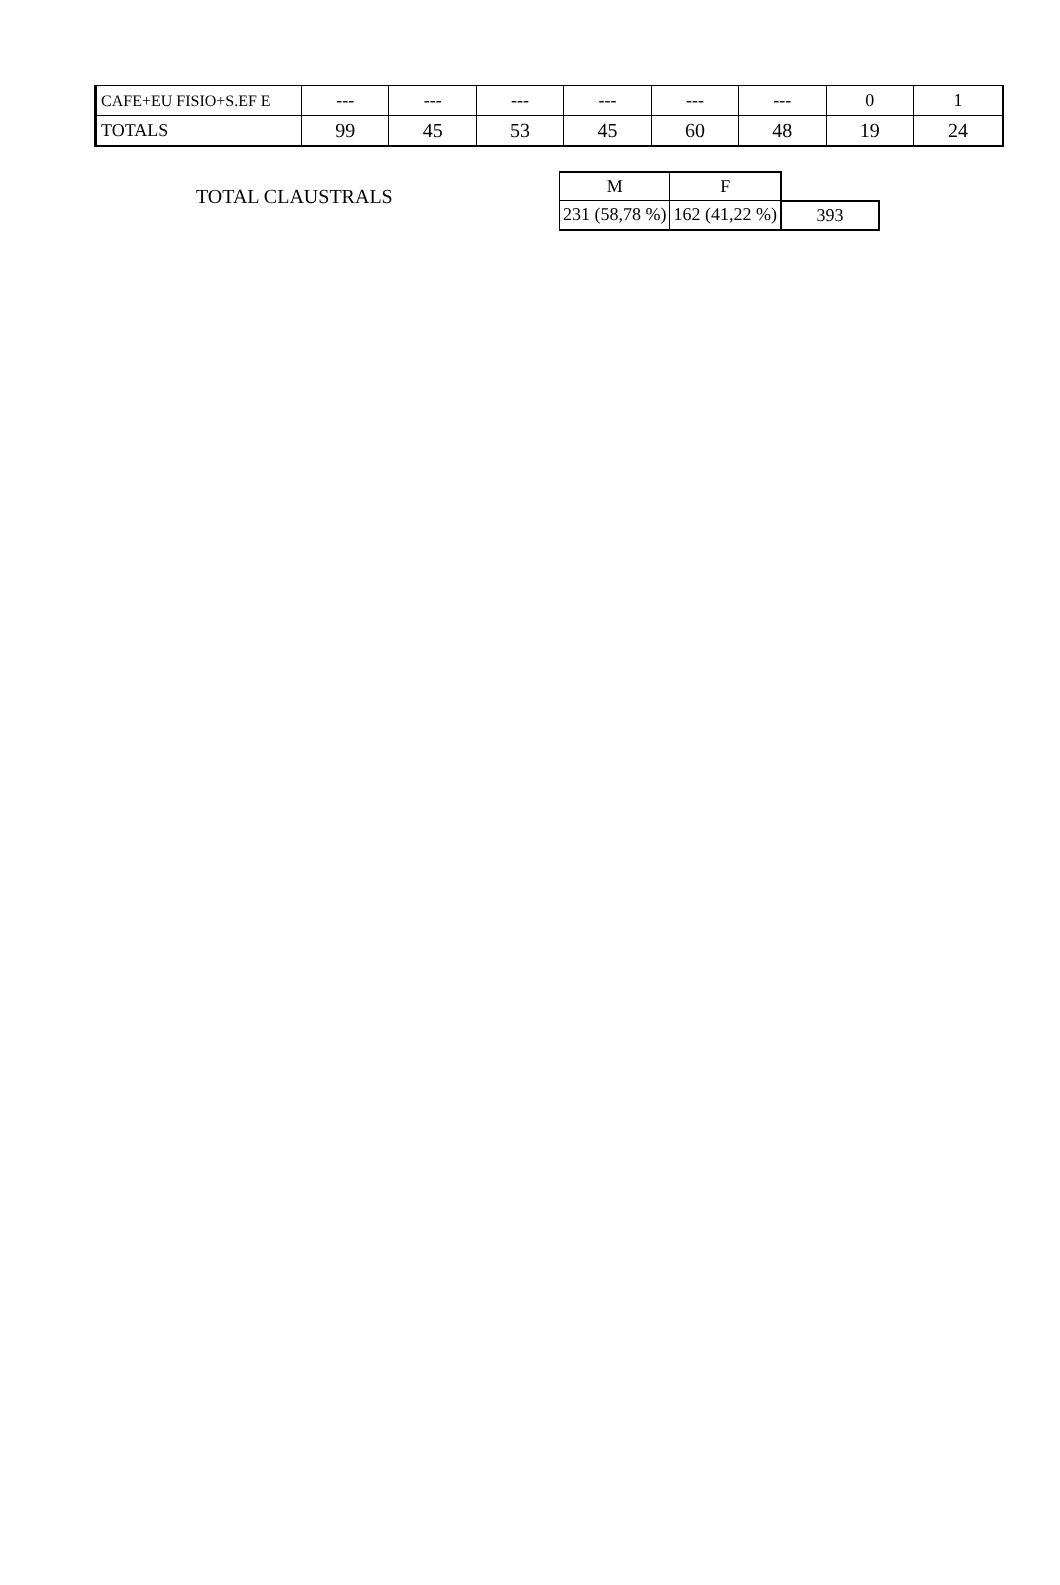| CAFE+EU FISIO+S.EF E | --- | --- | --- | --- | --- | --- | 0 | 1 |
| TOTALS | 99 | 45 | 53 | 45 | 60 | 48 | 19 | 24 |
TOTAL CLAUSTRALS
| M | F | |
| 231 (58,78 %) | 162 (41,22 %) | 393 |